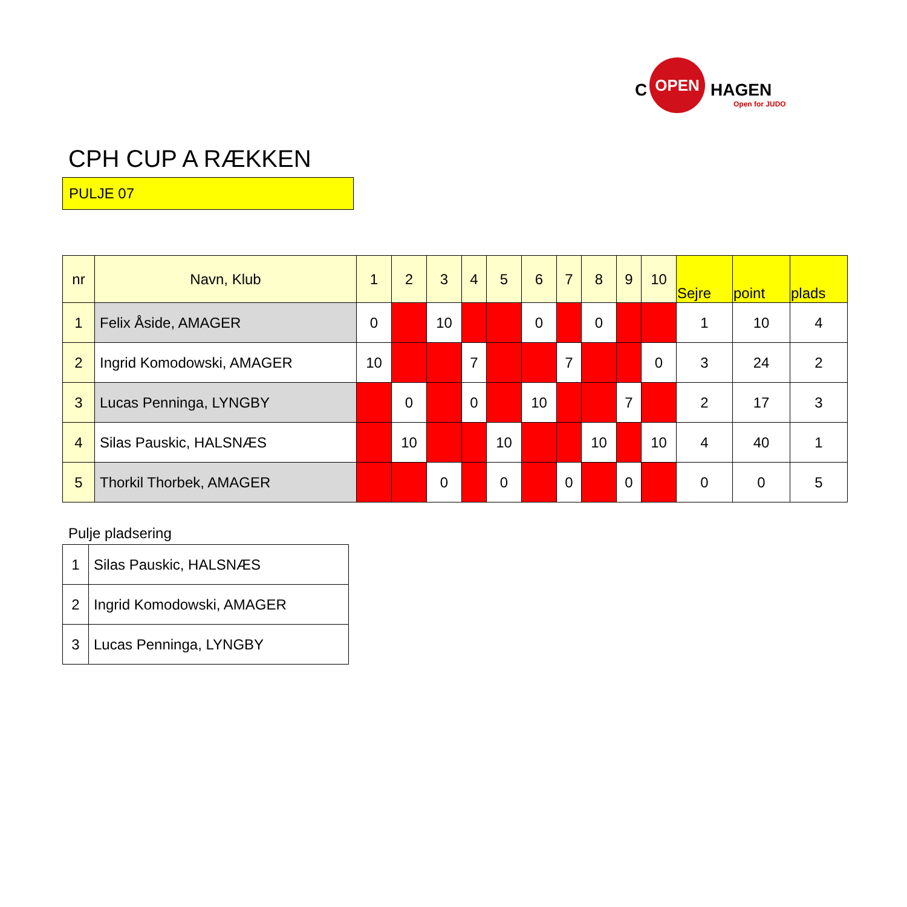C
OPEN
HAGEN
Open for JUDO
CPH CUP A RÆKKEN
PULJE 07
| nr | Navn, Klub | 1 | 2 | 3 | 4 | 5 | 6 | 7 | 8 | 9 | 10 | Sejre | point | plads |
| --- | --- | --- | --- | --- | --- | --- | --- | --- | --- | --- | --- | --- | --- | --- |
| 1 | Felix Åside, AMAGER | 0 | | 10 | | | 0 | | 0 | | | 1 | 10 | 4 |
| 2 | Ingrid Komodowski, AMAGER | 10 | | | 7 | | | 7 | | | 0 | 3 | 24 | 2 |
| 3 | Lucas Penninga, LYNGBY | | 0 | | 0 | | 10 | | | 7 | | 2 | 17 | 3 |
| 4 | Silas Pauskic, HALSNÆS | | 10 | | | 10 | | | 10 | | 10 | 4 | 40 | 1 |
| 5 | Thorkil Thorbek, AMAGER | | | 0 | | 0 | | 0 | | 0 | | 0 | 0 | 5 |
Pulje pladsering
| 1 | Silas Pauskic, HALSNÆS |
| 2 | Ingrid Komodowski, AMAGER |
| 3 | Lucas Penninga, LYNGBY |